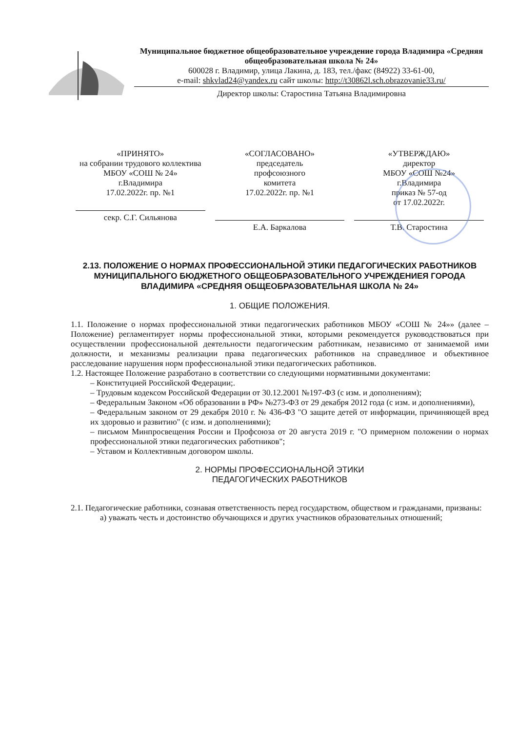Муниципальное бюджетное общеобразовательное учреждение города Владимира «Средняя общеобразовательная школа № 24»
600028 г. Владимир, улица Лакина, д. 183, тел./факс (84922) 33-61-00,
e-mail: shkvlad24@yandex.ru сайт школы: http://t30862l.sch.obrazovanie33.ru/
Директор школы: Старостина Татьяна Владимировна
| «ПРИНЯТО» на собрании трудового коллектива МБОУ «СОШ № 24» г.Владимира 17.02.2022г. пр. №1 секр. С.Г. Сильянова | «СОГЛАСОВАНО» председатель профсоюзного комитета 17.02.2022г. пр. №1 Е.А. Баркалова | «УТВЕРЖДАЮ» директор МБОУ «СОШ №24» г.Владимира приказ № 57-од от 17.02.2022г. Т.В. Старостина |
2.13. ПОЛОЖЕНИЕ О НОРМАХ ПРОФЕССИОНАЛЬНОЙ ЭТИКИ ПЕДАГОГИЧЕСКИХ РАБОТНИКОВ МУНИЦИПАЛЬНОГО БЮДЖЕТНОГО ОБЩЕОБРАЗОВАТЕЛЬНОГО УЧРЕЖДЕНИЕЯ ГОРОДА ВЛАДИМИРА «СРЕДНЯЯ ОБЩЕОБРАЗОВАТЕЛЬНАЯ ШКОЛА № 24»
1. ОБЩИЕ ПОЛОЖЕНИЯ.
1.1. Положение о нормах профессиональной этики педагогических работников МБОУ «СОШ № 24»» (далее – Положение) регламентирует нормы профессиональной этики, которыми рекомендуется руководствоваться при осуществлении профессиональной деятельности педагогическим работникам, независимо от занимаемой ими должности, и механизмы реализации права педагогических работников на справедливое и объективное расследование нарушения норм профессиональной этики педагогических работников.
1.2. Настоящее Положение разработано в соответствии со следующими нормативными документами:
– Конституцией Российской Федерации;.
– Трудовым кодексом Российской Федерации от 30.12.2001 №197-ФЗ (с изм. и дополнениям);
– Федеральным Законом «Об образовании в РФ» №273-ФЗ от 29 декабря 2012 года (с изм. и дополнениями),
– Федеральным законом от 29 декабря 2010 г. № 436-ФЗ "О защите детей от информации, причиняющей вред их здоровью и развитию" (с изм. и дополнениями);
– письмом Минпросвещения России и Профсоюза от 20 августа 2019 г. "О примерном положении о нормах профессиональной этики педагогических работников";
– Уставом и Коллективным договором школы.
2. НОРМЫ ПРОФЕССИОНАЛЬНОЙ ЭТИКИ
ПЕДАГОГИЧЕСКИХ РАБОТНИКОВ
2.1. Педагогические работники, сознавая ответственность перед государством, обществом и гражданами, призваны:
а) уважать честь и достоинство обучающихся и других участников образовательных отношений;